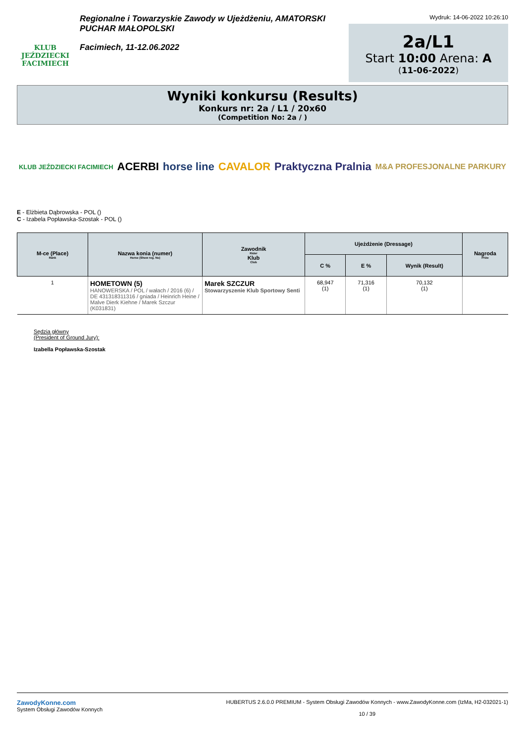KLUB JEŹDZIECKI FACIMIECH
Regionalne i Towarzyskie Zawody w Ujeżdżeniu, AMATORSKI PUCHAR MAŁOPOLSKI
Facimiech, 11-12.06.2022
Wydruk: 14-06-2022 10:26:10
2a/L1
Start 10:00 Arena: A
(11-06-2022)
Wyniki konkursu (Results)
Konkurs nr: 2a / L1 / 20x60
(Competition No: 2a / )
KLUB JEŹDZIECKI FACIMIECH ACERBI horse line CAVALOR Praktyczna Pralnia M&A PROFESJONALNE PARKURY
E - Elżbieta Dąbrowska - POL ()
C - Izabela Popławska-Szostak - POL ()
| M-ce (Place) Rank | Nazwa konia (numer) Horse (Show reg. No) | Zawodnik Rider Klub Club | Ujeżdżenie (Dressage) | | | Nagroda Prize |
| --- | --- | --- | --- | --- | --- | --- |
| | | | C % | E % | Wynik (Result) | |
| 1 | HOMETOWN (5) HANOWERSKA / POL / wałach / 2016 (6) / DE 431318311316 / gniada / Heinrich Heine / Malve Dierk Kiehne / Marek Szczur (K031831) | Marek SZCZUR Stowarzyszenie Klub Sportowy Senti | 68,947 (1) | 71,316 (1) | 70,132 (1) | |
Sędzia główny
(President of Ground Jury):
Izabella Popławska-Szostak
ZawodyKonne.com
System Obsługi Zawodów Konnych
HUBERTUS 2.6.0.0 PREMIUM - System Obsługi Zawodów Konnych - www.ZawodyKonne.com (IzMa, H2-032021-1)
10 / 39